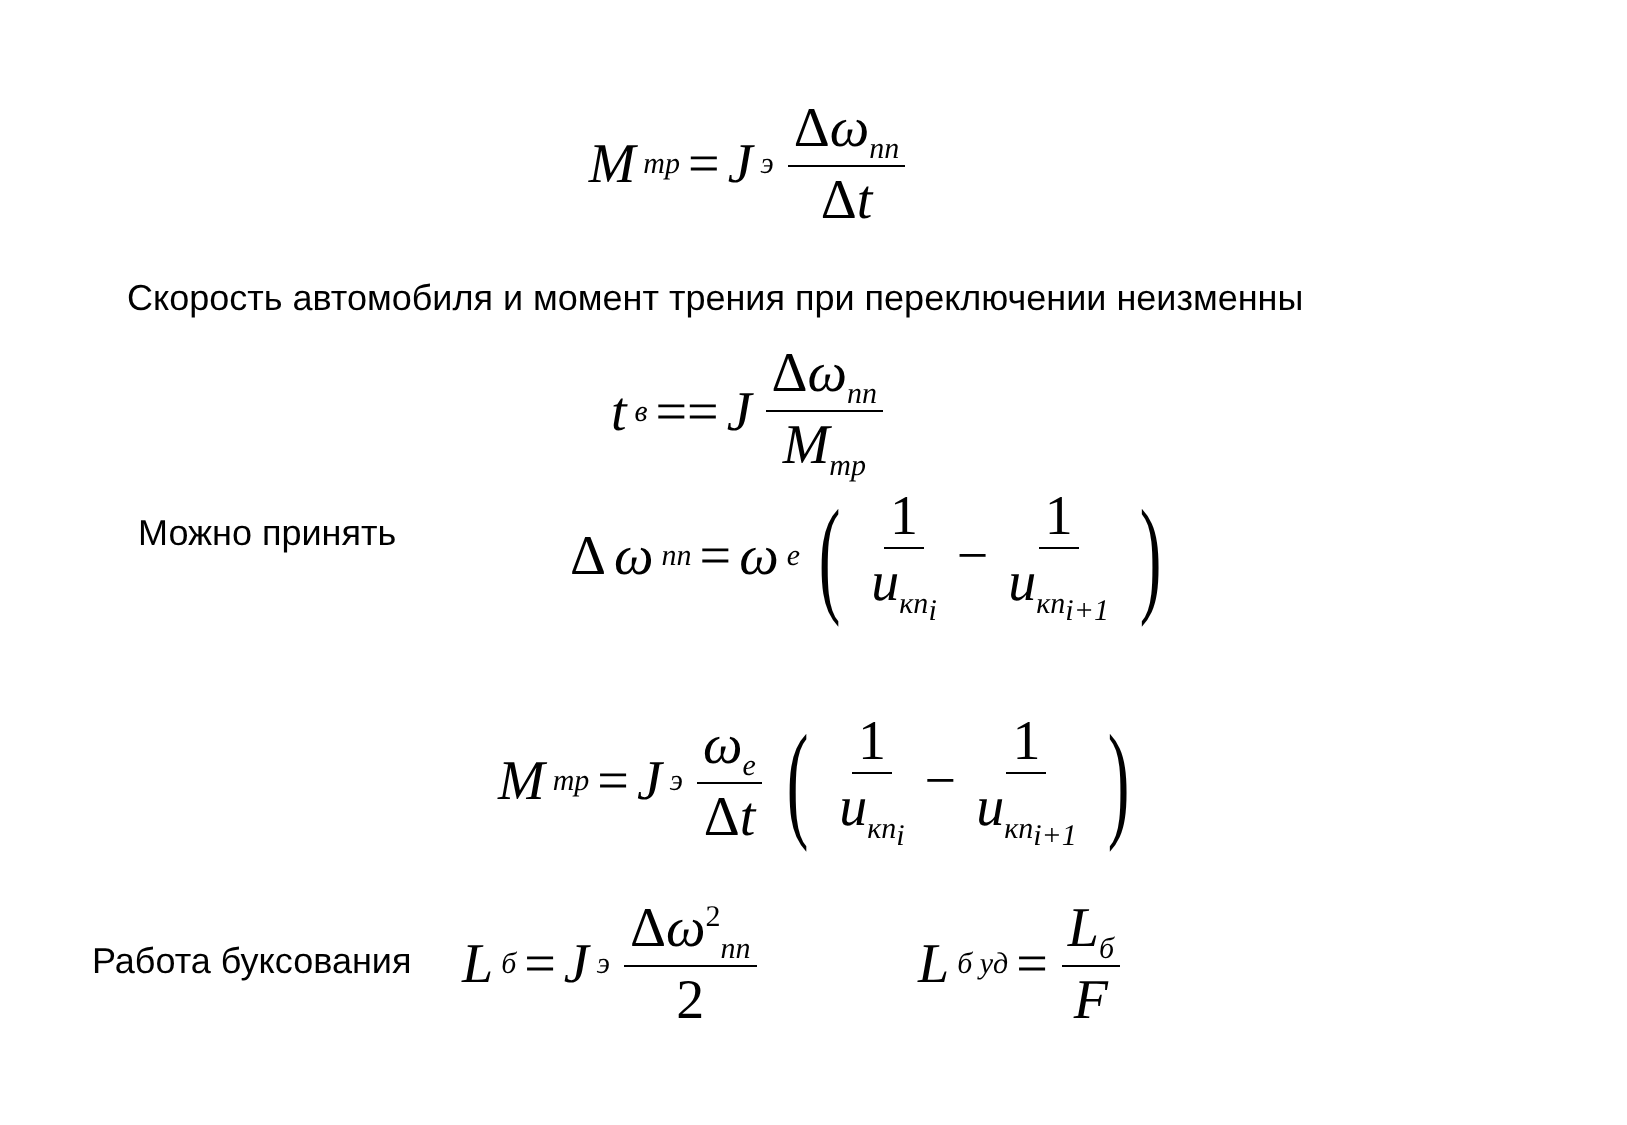M<sub>тр</sub> = J<sub>э</sub> Δω<sub>пп</sub> Δt
Скорость автомобиля и момент трения при переключении неизменны
t<sub>в</sub> == J Δω<sub>пп</sub> M<sub>тр</sub>
Можно принять Δ ω<sub>пп</sub> = ω<sub>e</sub> (1 u<sub>кп<sub>i</sub></sub> − 1 u<sub>кп<sub>i+1</sub></sub>)
M<sub>тр</sub> = J<sub>э</sub> ω<sub>e</sub> Δt (1 u<sub>кп<sub>i</sub></sub> − 1 u<sub>кп<sub>i+1</sub></sub>)
Работа буксования L<sub>б</sub> = J<sub>э</sub> Δω<sup>2</sup><sub>пп</sub> 2 L<sub>б уд</sub> = L<sub>б</sub> F